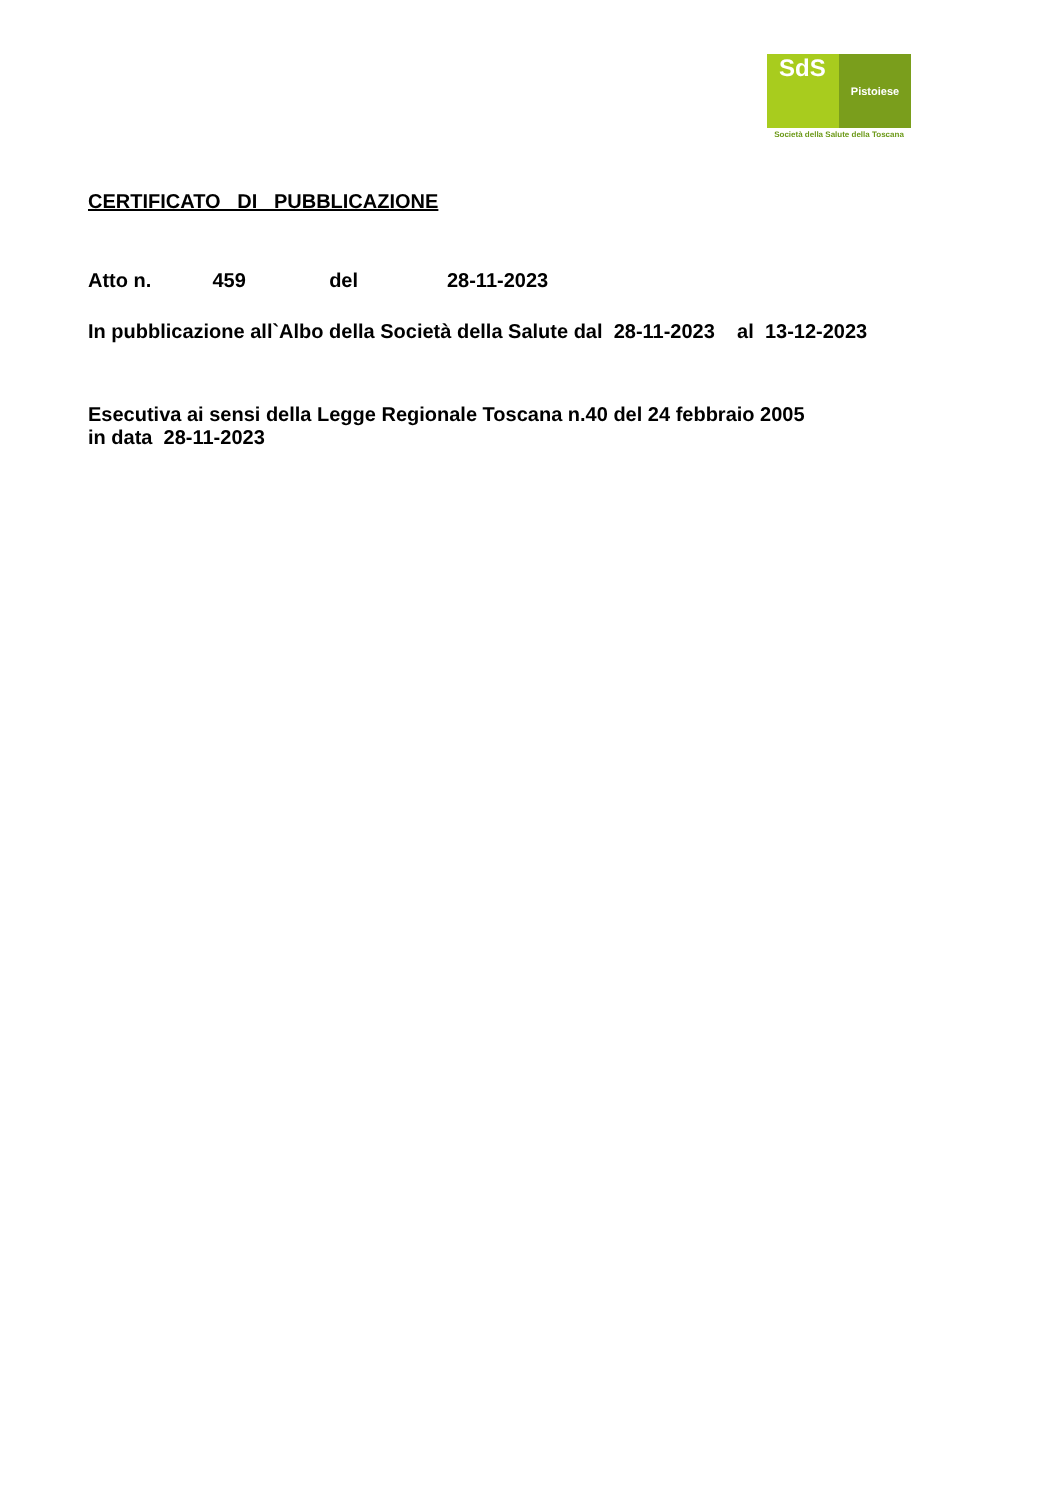SdS
Pistoiese
Società della Salute della Toscana
CERTIFICATO DI PUBBLICAZIONE
Atto n. 459 del 28-11-2023
In pubblicazione all`Albo della Società della Salute dal 28-11-2023 al 13-12-2023
Esecutiva ai sensi della Legge Regionale Toscana n.40 del 24 febbraio 2005
in data 28-11-2023